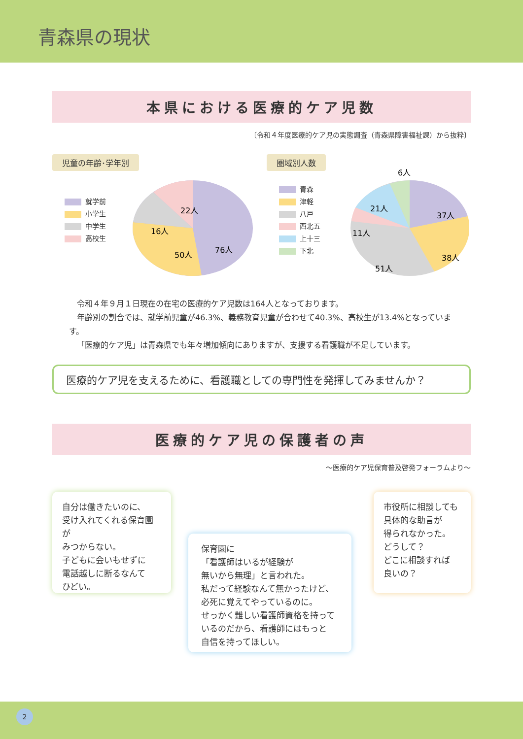青森県の現状
本県における医療的ケア児数
〔令和４年度医療的ケア児の実態調査（青森県障害福祉課）から抜粋〕
児童の年齢･学年別
就学前
小学生
中学生
高校生
22人
16人
76人
50人
圏域別人数
青森
津軽
八戸
西北五
上十三
下北
6人
21人
11人
37人
38人
51人
令和４年９月１日現在の在宅の医療的ケア児数は164人となっております。
年齢別の割合では、就学前児童が46.3%、義務教育児童が合わせて40.3%、高校生が13.4%となっています。
「医療的ケア児」は青森県でも年々増加傾向にありますが、支援する看護職が不足しています。
医療的ケア児を支えるために、看護職としての専門性を発揮してみませんか？
医療的ケア児の保護者の声
～医療的ケア児保育普及啓発フォーラムより～
自分は働きたいのに、
受け入れてくれる保育園が
みつからない。
子どもに会いもせずに
電話越しに断るなんて
ひどい。
保育園に
「看護師はいるが経験が
無いから無理」と言われた。
私だって経験なんて無かったけど、
必死に覚えてやっているのに。
せっかく難しい看護師資格を持って
いるのだから、看護師にはもっと
自信を持ってほしい。
市役所に相談しても
具体的な助言が
得られなかった。
どうして？
どこに相談すれば
良いの？
2